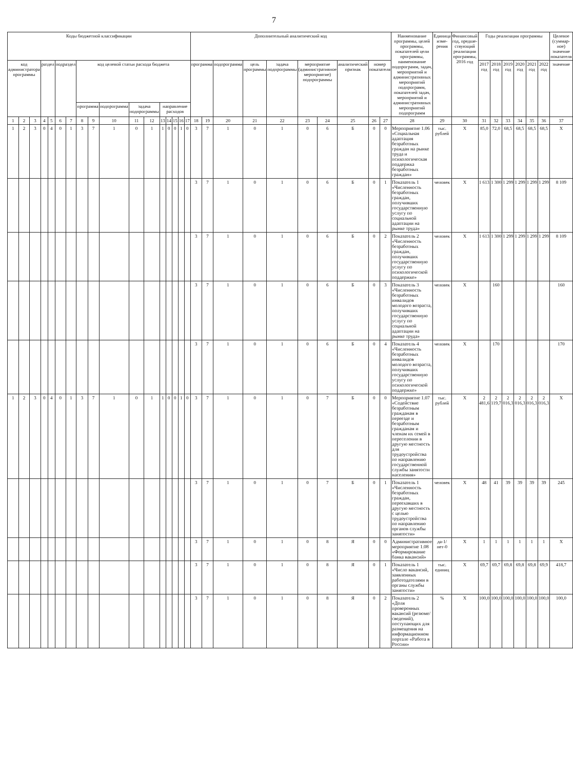7
| Коды бюджетной классификации | | | | | | | | | | | | | | | | | Дополнительный аналитический код | | | | | | | | | | Наименование программы, целей программы, показателей цели программы, наименование подпрограмм, задач, мероприятий и административных мероприятий подпрограмм, показателей задач, мероприятий и административных мероприятий подпрограмм | Единица изме-рения | Финансовый год, предше-ствующий реализации программы, 2016 год | Годы реализации программы | | | | | | Целевое (суммар-ное) значение показателя |
| --- | --- | --- | --- | --- | --- | --- | --- | --- | --- | --- | --- | --- | --- | --- | --- | --- | --- | --- | --- | --- | --- | --- | --- | --- | --- | --- | --- | --- | --- | --- | --- | --- | --- | --- | --- | --- |
| код администратора программы | | | раздел | | подраздел | | код целевой статьи расхода бюджета | | | | | | | | | | программа | | подпрограмма | цель программы | задача подпрограммы | мероприятие (административное мероприятие) подпрограммы | | аналитический признак | номер показателя | | | | | 2017 год | 2018 год | 2019 год | 2020 год | 2021 год | 2022 год | значение |
| | | | | | | | программа | | подпрограмма | задача подпрограммы | | направление расходов | | | | | | | | | | | | | | | | | | | | | | | | |
| 1 | 2 | 3 | 4 | 5 | 6 | 7 | 8 | 9 | 10 | 11 | 12 | 13 | 14 | 15 | 16 | 17 | 18 | 19 | 20 | 21 | 22 | 23 | 24 | 25 | 26 | 27 | 28 | 29 | 30 | 31 | 32 | 33 | 34 | 35 | 36 | 37 |
| 1 | 2 | 3 | 0 | 4 | 0 | 1 | 3 | 7 | 1 | 0 | 1 | 1 | 0 | 0 | 1 | 0 | 3 | 7 | 1 | 0 | 1 | 0 | 6 | Б | 0 | 0 | Мероприятие 1.06 «Социальная адаптация безработных граждан на рынке труда и психологическая поддержка безработных граждан» | тыс. рублей | X | 85,0 | 72,0 | 68,5 | 68,5 | 68,5 | 68,5 | X |
| | | | | | | | | | | | | | | | | | 3 | 7 | 1 | 0 | 1 | 0 | 6 | Б | 0 | 1 | Показатель 1 «Численность безработных граждан, получивших государственную услугу по социальной адаптации на рынке труда» | человек | X | 1 613 | 1 300 | 1 299 | 1 299 | 1 299 | 1 299 | 8 109 |
| | | | | | | | | | | | | | | | | | 3 | 7 | 1 | 0 | 1 | 0 | 6 | Б | 0 | 2 | Показатель 2 «Численность безработных граждан, получивших государственную услугу по психологической поддержке» | человек | X | 1 613 | 1 300 | 1 299 | 1 299 | 1 299 | 1 299 | 8 109 |
| | | | | | | | | | | | | | | | | | 3 | 7 | 1 | 0 | 1 | 0 | 6 | Б | 0 | 3 | Показатель 3 «Численность безработных инвалидов молодого возраста, получивших государственную услугу по социальной адаптации на рынке труда» | человек | X | | 160 | | | | | 160 |
| | | | | | | | | | | | | | | | | | 3 | 7 | 1 | 0 | 1 | 0 | 6 | Б | 0 | 4 | Показатель 4 «Численность безработных инвалидов молодого возраста, получивших государственную услугу по психологической поддержке» | человек | X | | 170 | | | | | 170 |
| 1 | 2 | 3 | 0 | 4 | 0 | 1 | 3 | 7 | 1 | 0 | 1 | 1 | 0 | 0 | 1 | 0 | 3 | 7 | 1 | 0 | 1 | 0 | 7 | Б | 0 | 0 | Мероприятие 1.07 «Содействие безработным гражданам в переезде и безработным гражданам и членам их семей в переселении в другую местность для трудоустройства по направлению государственной службы занятости населения» | тыс. рублей | X | 2 481,6 | 2 119,7 | 2 016,3 | 2 016,3 | 2 016,3 | 2 016,3 | X |
| | | | | | | | | | | | | | | | | | 3 | 7 | 1 | 0 | 1 | 0 | 7 | Б | 0 | 1 | Показатель 1 «Численность безработных граждан, переехавших в другую местность с целью трудоустройства по направлению органов службы занятости» | человек | X | 48 | 41 | 39 | 39 | 39 | 39 | 245 |
| | | | | | | | | | | | | | | | | | 3 | 7 | 1 | 0 | 1 | 0 | 8 | Я | 0 | 0 | Административное мероприятие 1.08 «Формирование банка вакансий» | да-1/ нет-0 | X | 1 | 1 | 1 | 1 | 1 | 1 | X |
| | | | | | | | | | | | | | | | | | 3 | 7 | 1 | 0 | 1 | 0 | 8 | Я | 0 | 1 | Показатель 1 «Число вакансий, заявленных работодателями в органы службы занятости» | тыс. единиц | X | 69,7 | 69,7 | 69,8 | 69,8 | 69,8 | 69,9 | 418,7 |
| | | | | | | | | | | | | | | | | | 3 | 7 | 1 | 0 | 1 | 0 | 8 | Я | 0 | 2 | Показатель 2 «Доля проверенных вакансий (резюме/сведений), поступающих для размещения на информационном портале «Работа в России» | % | X | 100,0 | 100,0 | 100,0 | 100,0 | 100,0 | 100,0 | 100,0 |